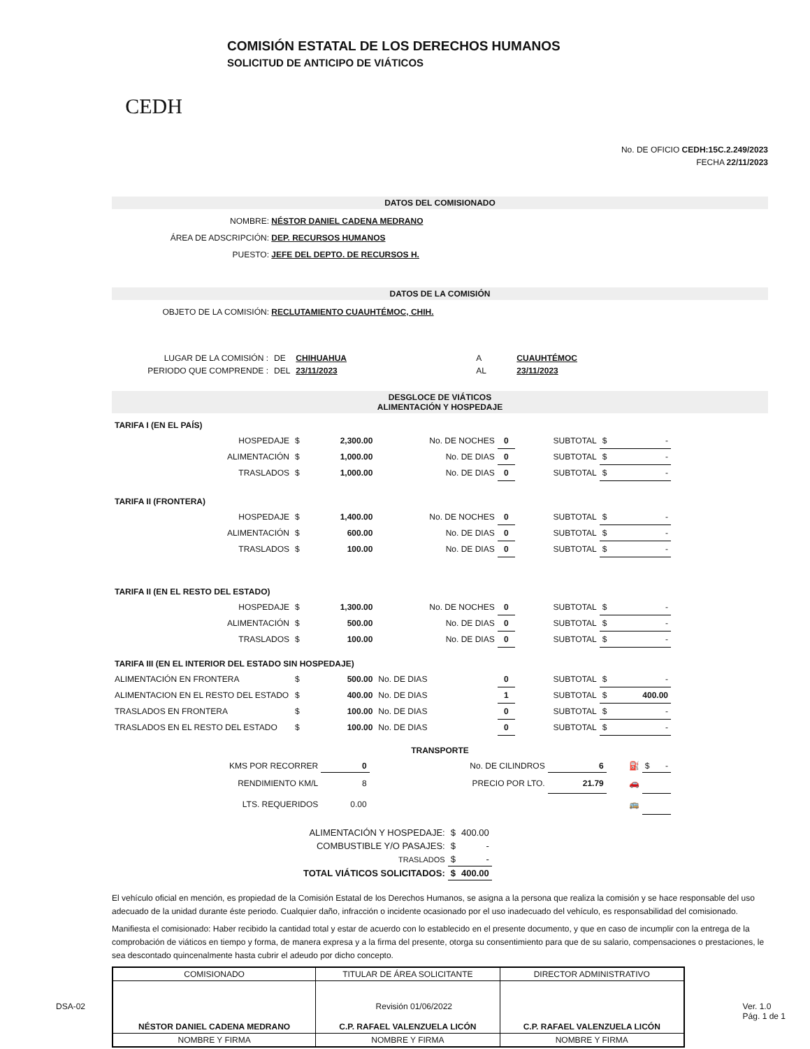CEDH
COMISIÓN ESTATAL DE LOS DERECHOS HUMANOS
SOLICITUD DE ANTICIPO DE VIÁTICOS
No. DE OFICIO CEDH:15C.2.249/2023
FECHA 22/11/2023
DATOS DEL COMISIONADO
NOMBRE: NÉSTOR DANIEL CADENA MEDRANO
ÁREA DE ADSCRIPCIÓN: DEP. RECURSOS HUMANOS
PUESTO: JEFE DEL DEPTO. DE RECURSOS H.
DATOS DE LA COMISIÓN
OBJETO DE LA COMISIÓN: RECLUTAMIENTO CUAUHTÉMOC, CHIH.
| LUGAR DE LA COMISIÓN : | DE | CHIHUAHUA | A | CUAUHTÉMOC |
| PERIODO QUE COMPRENDE : | DEL | 23/11/2023 | AL | 23/11/2023 |
DESGLOCE DE VIÁTICOS
ALIMENTACIÓN Y HOSPEDAJE
| TARIFA I (EN EL PAÍS) | | | | | | | |
| HOSPEDAJE | $ | 2,300.00 | No. DE NOCHES | 0 | SUBTOTAL | $ | - |
| ALIMENTACIÓN | $ | 1,000.00 | No. DE DIAS | 0 | SUBTOTAL | $ | - |
| TRASLADOS | $ | 1,000.00 | No. DE DIAS | 0 | SUBTOTAL | $ | - |
| TARIFA II (FRONTERA) | | | | | | | |
| HOSPEDAJE | $ | 1,400.00 | No. DE NOCHES | 0 | SUBTOTAL | $ | - |
| ALIMENTACIÓN | $ | 600.00 | No. DE DIAS | 0 | SUBTOTAL | $ | - |
| TRASLADOS | $ | 100.00 | No. DE DIAS | 0 | SUBTOTAL | $ | - |
| TARIFA II (EN EL RESTO DEL ESTADO) | | | | | | | |
| HOSPEDAJE | $ | 1,300.00 | No. DE NOCHES | 0 | SUBTOTAL | $ | - |
| ALIMENTACIÓN | $ | 500.00 | No. DE DIAS | 0 | SUBTOTAL | $ | - |
| TRASLADOS | $ | 100.00 | No. DE DIAS | 0 | SUBTOTAL | $ | - |
| TARIFA III (EN EL INTERIOR DEL ESTADO SIN HOSPEDAJE) | | | | | | | |
| ALIMENTACIÓN EN FRONTERA | $ | 500.00 | No. DE DIAS | 0 | SUBTOTAL | $ | - |
| ALIMENTACION EN EL RESTO DEL ESTADO | $ | 400.00 | No. DE DIAS | 1 | SUBTOTAL | $ | 400.00 |
| TRASLADOS EN FRONTERA | $ | 100.00 | No. DE DIAS | 0 | SUBTOTAL | $ | - |
| TRASLADOS EN EL RESTO DEL ESTADO | $ | 100.00 | No. DE DIAS | 0 | SUBTOTAL | $ | - |
TRANSPORTE
| KMS POR RECORRER | 0 | No. DE CILINDROS | 6 | ⛽ | $ - |
| RENDIMIENTO KM/L | 8 | PRECIO POR LTO. | 21.79 | 🚗 | |
| LTS. REQUERIDOS | 0.00 | | | 🚌 | |
| ALIMENTACIÓN Y HOSPEDAJE: | $ | 400.00 |
| COMBUSTIBLE Y/O PASAJES: | $ | - |
| TRASLADOS | $ | - |
| TOTAL VIÁTICOS SOLICITADOS: | $ | 400.00 |
El vehículo oficial en mención, es propiedad de la Comisión Estatal de los Derechos Humanos, se asigna a la persona que realiza la comisión y se hace responsable del uso adecuado de la unidad durante éste periodo. Cualquier daño, infracción o incidente ocasionado por el uso inadecuado del vehículo, es responsabilidad del comisionado.
Manifiesta el comisionado: Haber recibido la cantidad total y estar de acuerdo con lo establecido en el presente documento, y que en caso de incumplir con la entrega de la comprobación de viáticos en tiempo y forma, de manera expresa y a la firma del presente, otorga su consentimiento para que de su salario, compensaciones o prestaciones, le sea descontado quincenalmente hasta cubrir el adeudo por dicho concepto.
| COMISIONADO | TITULAR DE ÁREA SOLICITANTE | DIRECTOR ADMINISTRATIVO |
| NÉSTOR DANIEL CADENA MEDRANO | C.P. RAFAEL VALENZUELA LICÓN | C.P. RAFAEL VALENZUELA LICÓN |
| NOMBRE Y FIRMA | NOMBRE Y FIRMA | NOMBRE Y FIRMA |
DSA-02 Revisión 01/06/2022 Ver. 1.0
Pág. 1 de 1